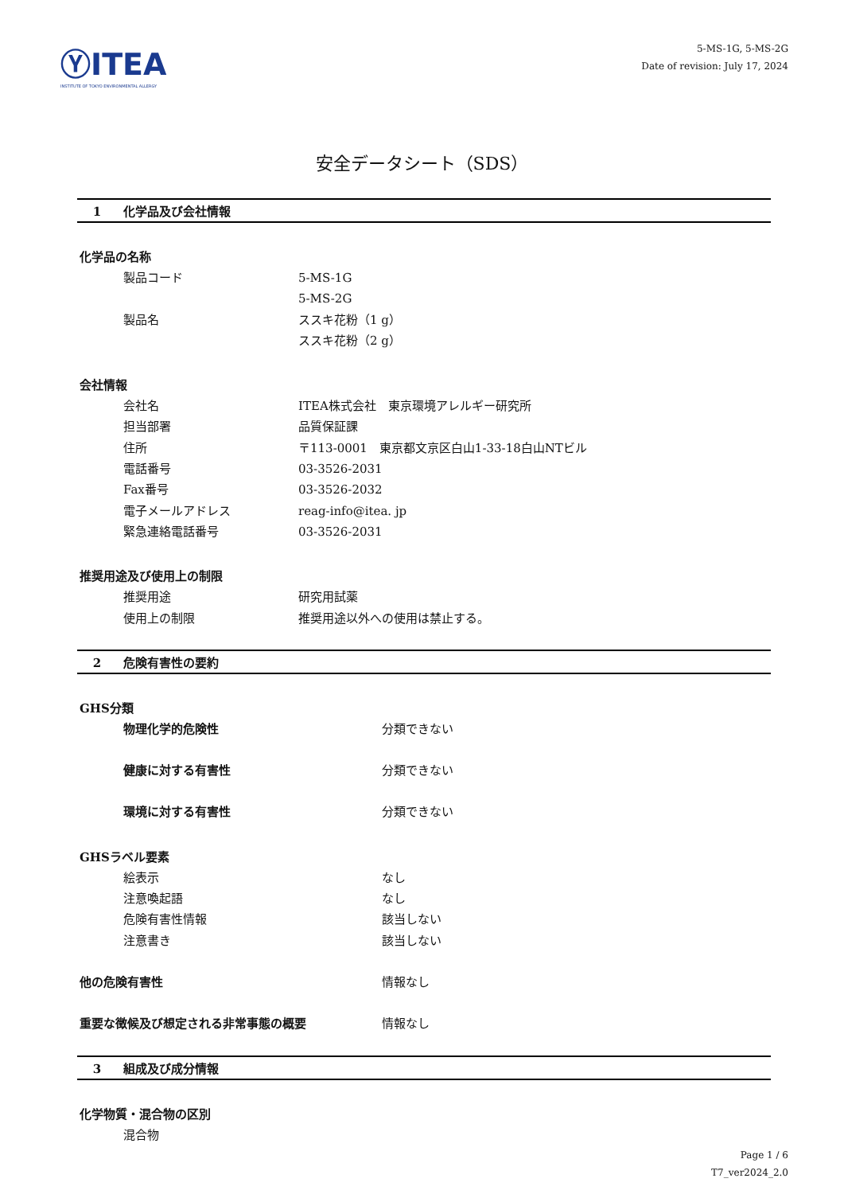ⓎITEA
INSTITUTE OF TOKYO ENVIRONMENTAL ALLERGY
5-MS-1G, 5-MS-2G
Date of revision: July 17, 2024
安全データシート（SDS）
1 化学品及び会社情報
化学品の名称
製品コード 5-MS-1G
5-MS-2G
製品名 ススキ花粉（1 g）
ススキ花粉（2 g）
会社情報
会社名 ITEA株式会社　東京環境アレルギー研究所
担当部署 品質保証課
住所 〒113-0001　東京都文京区白山1-33-18白山NTビル
電話番号 03-3526-2031
Fax番号 03-3526-2032
電子メールアドレス reag-info@itea. jp
緊急連絡電話番号 03-3526-2031
推奨用途及び使用上の制限
推奨用途 研究用試薬
使用上の制限 推奨用途以外への使用は禁止する。
2 危険有害性の要約
GHS分類
物理化学的危険性 分類できない
健康に対する有害性 分類できない
環境に対する有害性 分類できない
GHSラベル要素
絵表示 なし
注意喚起語 なし
危険有害性情報 該当しない
注意書き 該当しない
他の危険有害性 情報なし
重要な徴候及び想定される非常事態の概要 情報なし
3 組成及び成分情報
化学物質・混合物の区別
混合物
Page 1 / 6
T7_ver2024_2.0